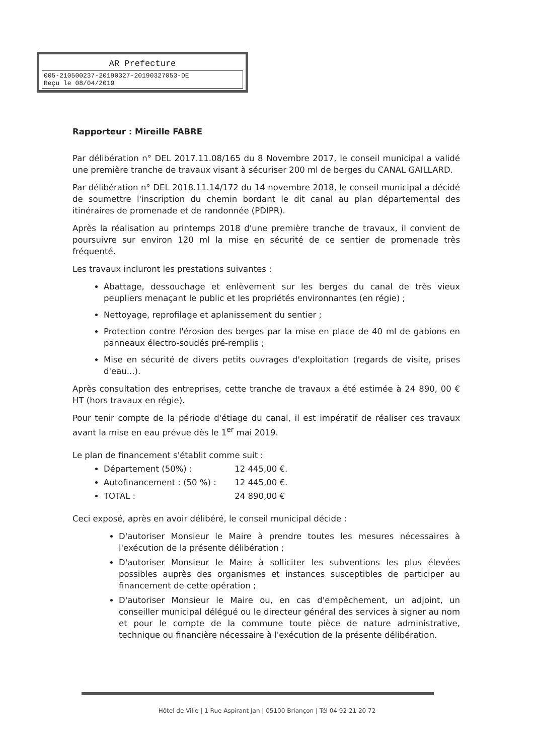AR Prefecture
005-210500237-20190327-20190327053-DE
Reçu le 08/04/2019
Rapporteur : Mireille FABRE
Par délibération n° DEL 2017.11.08/165 du 8 Novembre 2017, le conseil municipal a validé une première tranche de travaux visant à sécuriser 200 ml de berges du CANAL GAILLARD.
Par délibération n° DEL 2018.11.14/172 du 14 novembre 2018, le conseil municipal a décidé de soumettre l'inscription du chemin bordant le dit canal au plan départemental des itinéraires de promenade et de randonnée (PDIPR).
Après la réalisation au printemps 2018 d'une première tranche de travaux, il convient de poursuivre sur environ 120 ml la mise en sécurité de ce sentier de promenade très fréquenté.
Les travaux incluront les prestations suivantes :
Abattage, dessouchage et enlèvement sur les berges du canal de très vieux peupliers menaçant le public et les propriétés environnantes (en régie) ;
Nettoyage, reprofilage et aplanissement du sentier ;
Protection contre l'érosion des berges par la mise en place de 40 ml de gabions en panneaux électro-soudés pré-remplis ;
Mise en sécurité de divers petits ouvrages d'exploitation (regards de visite, prises d'eau...).
Après consultation des entreprises, cette tranche de travaux a été estimée à 24 890, 00 € HT (hors travaux en régie).
Pour tenir compte de la période d'étiage du canal, il est impératif de réaliser ces travaux avant la mise en eau prévue dès le 1<sup>er</sup> mai 2019.
Le plan de financement s'établit comme suit :
Département (50%) : 12 445,00 €.
Autofinancement : (50 %) : 12 445,00 €.
TOTAL : 24 890,00 €
Ceci exposé, après en avoir délibéré, le conseil municipal décide :
D'autoriser Monsieur le Maire à prendre toutes les mesures nécessaires à l'exécution de la présente délibération ;
D'autoriser Monsieur le Maire à solliciter les subventions les plus élevées possibles auprès des organismes et instances susceptibles de participer au financement de cette opération ;
D'autoriser Monsieur le Maire ou, en cas d'empêchement, un adjoint, un conseiller municipal délégué ou le directeur général des services à signer au nom et pour le compte de la commune toute pièce de nature administrative, technique ou financière nécessaire à l'exécution de la présente délibération.
Hôtel de Ville | 1 Rue Aspirant Jan | 05100 Briançon | Tél 04 92 21 20 72